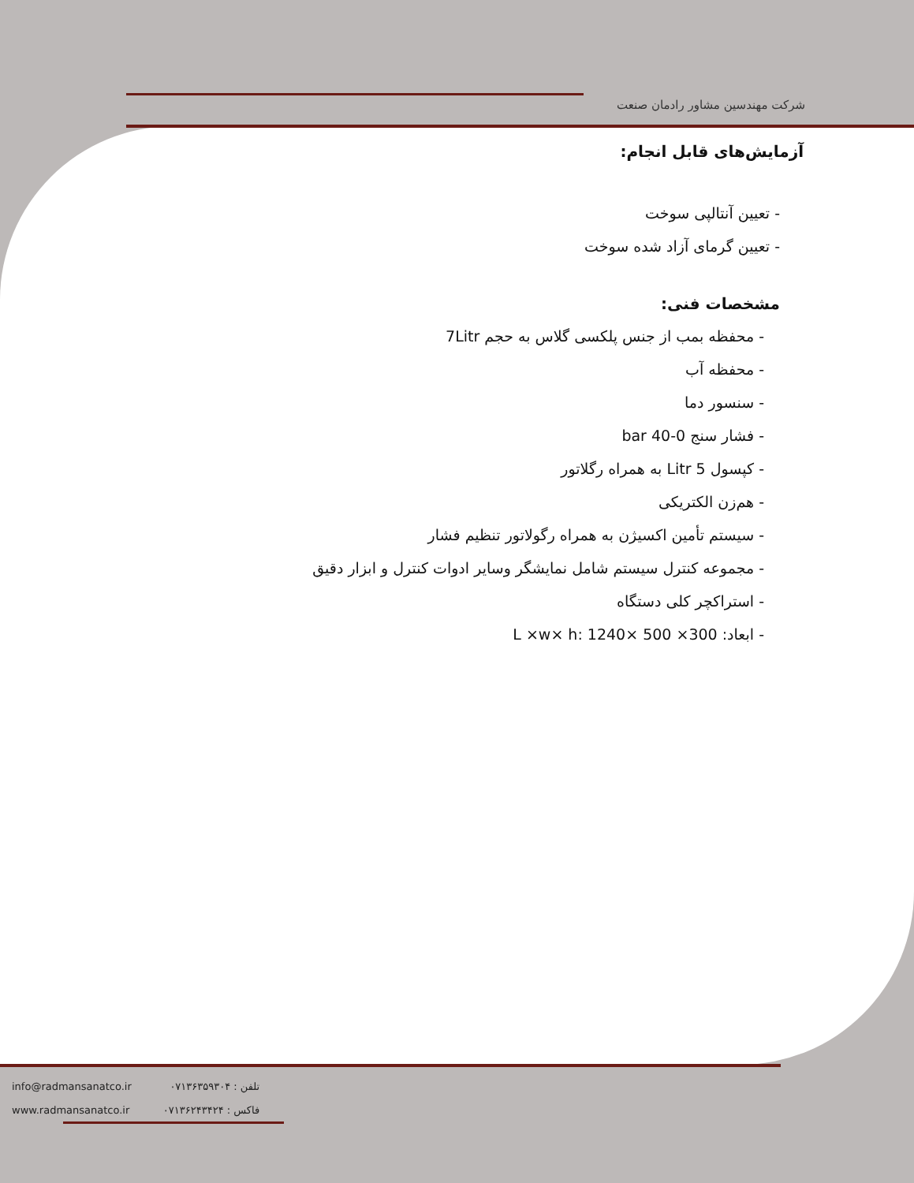شرکت مهندسین مشاور رادمان صنعت
آزمایش‌های قابل انجام:
- تعیین آنتالپی سوخت
- تعیین گرمای آزاد شده سوخت
مشخصات فنی:
- محفظه بمب از جنس پلکسی گلاس به حجم 7Litr
- محفظه آب
- سنسور دما
- فشار سنج 0-40 bar
- کپسول 5 Litr به همراه رگلاتور
- هم‌زن الکتریکی
- سیستم تأمین اکسیژن به همراه رگولاتور تنظیم فشار
- مجموعه کنترل سیستم شامل نمایشگر وسایر ادوات کنترل و ابزار دقیق
- استراکچر کلی دستگاه
- ابعاد: L ×w× h: 1240× 500 ×300
info@radmansanatco.ir
www.radmansanatco.ir
تلفن : ۰۷۱۳۶۳۵۹۳۰۴
فاکس : ۰۷۱۳۶۲۴۳۴۲۴